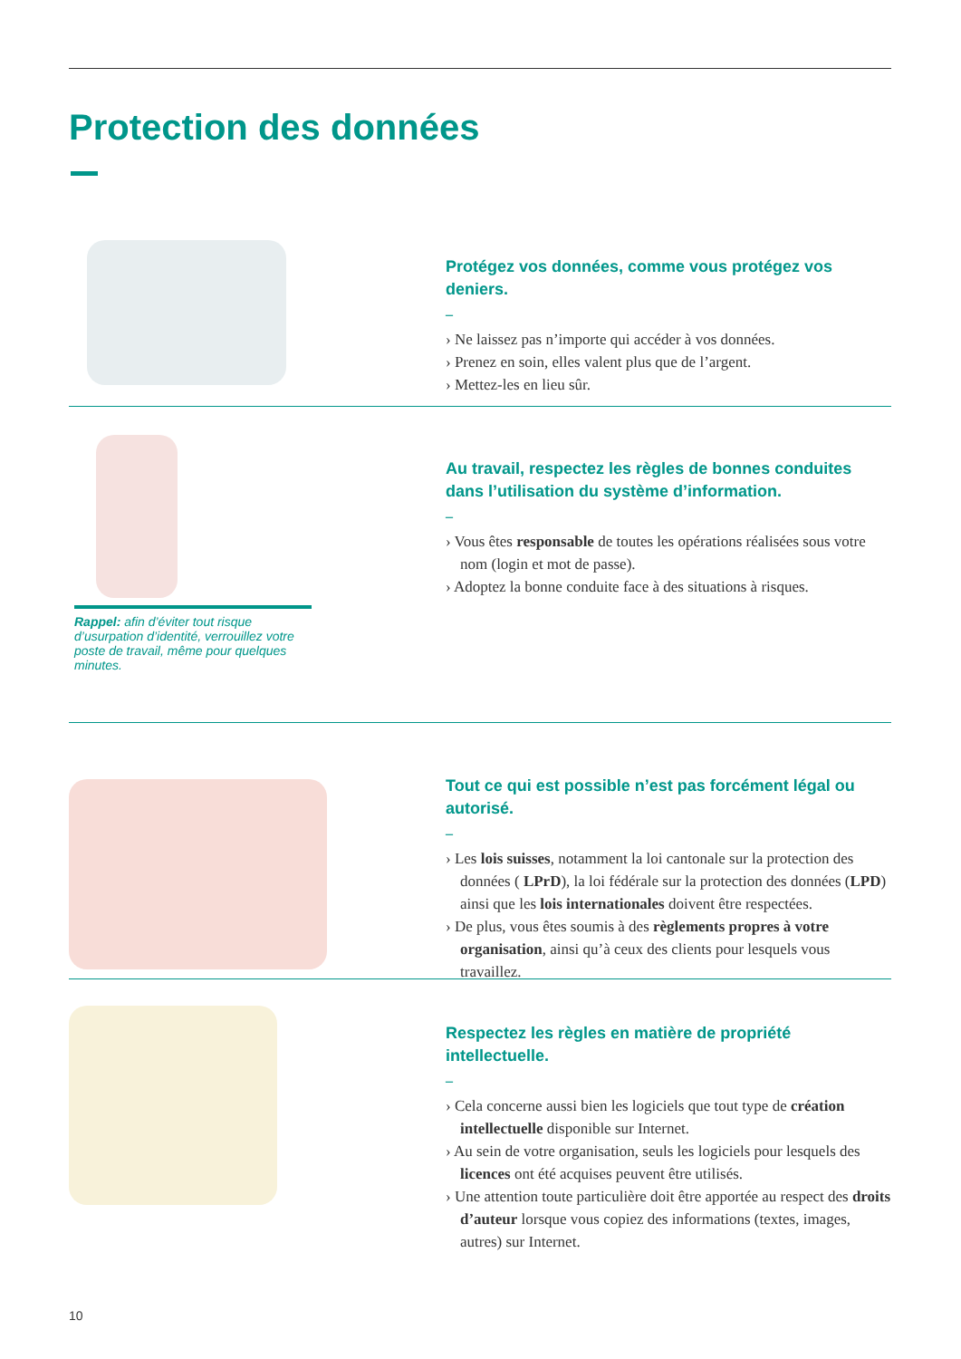Protection des données
Protégez vos données, comme vous protégez vos deniers.
–
› Ne laissez pas n’importe qui accéder à vos données.
› Prenez en soin, elles valent plus que de l’argent.
› Mettez-les en lieu sûr.
Rappel: afin d’éviter tout risque d’usurpation d’identité, verrouillez votre poste de travail, même pour quelques minutes.
Au travail, respectez les règles de bonnes conduites dans l’utilisation du système d’information.
–
› Vous êtes responsable de toutes les opérations réalisées sous votre nom (login et mot de passe).
› Adoptez la bonne conduite face à des situations à risques.
Tout ce qui est possible n’est pas forcément légal ou autorisé.
–
› Les lois suisses, notamment la loi cantonale sur la protection des données ( LPrD), la loi fédérale sur la protection des données (LPD) ainsi que les lois internationales doivent être respectées.
› De plus, vous êtes soumis à des règlements propres à votre organisation, ainsi qu’à ceux des clients pour lesquels vous travaillez.
Respectez les règles en matière de propriété intellectuelle.
–
› Cela concerne aussi bien les logiciels que tout type de création intellectuelle disponible sur Internet.
› Au sein de votre organisation, seuls les logiciels pour lesquels des licences ont été acquises peuvent être utilisés.
› Une attention toute particulière doit être apportée au respect des droits d’auteur lorsque vous copiez des informations (textes, images, autres) sur Internet.
10